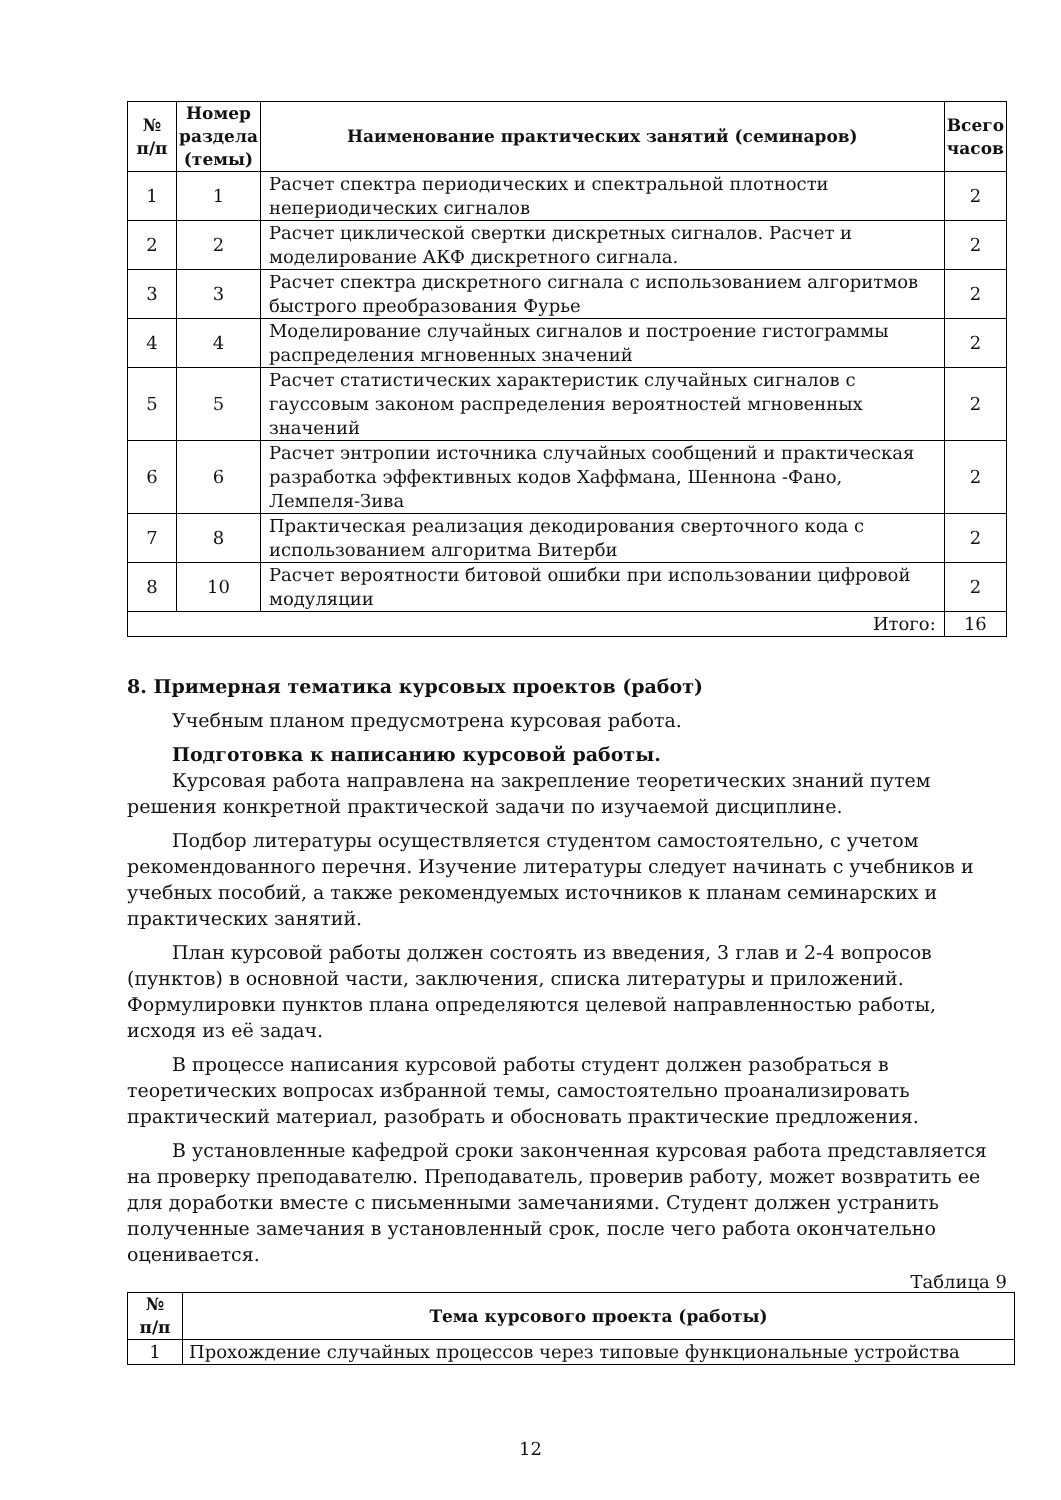| № п/п | Номер раздела (темы) | Наименование практических занятий (семинаров) | Всего часов |
| --- | --- | --- | --- |
| 1 | 1 | Расчет спектра периодических и спектральной плотности непериодических сигналов | 2 |
| 2 | 2 | Расчет циклической свертки дискретных сигналов. Расчет и моделирование АКФ дискретного сигнала. | 2 |
| 3 | 3 | Расчет спектра дискретного сигнала с использованием алгоритмов быстрого преобразования Фурье | 2 |
| 4 | 4 | Моделирование случайных сигналов и построение гистограммы распределения мгновенных значений | 2 |
| 5 | 5 | Расчет статистических характеристик случайных сигналов с гауссовым законом распределения вероятностей мгновенных значений | 2 |
| 6 | 6 | Расчет энтропии источника случайных сообщений и практическая разработка эффективных кодов Хаффмана, Шеннона -Фано, Лемпеля-Зива | 2 |
| 7 | 8 | Практическая реализация декодирования сверточного кода с использованием алгоритма Витерби | 2 |
| 8 | 10 | Расчет вероятности битовой ошибки при использовании цифровой модуляции | 2 |
| Итого: | | | 16 |
8. Примерная тематика курсовых проектов (работ)
Учебным планом предусмотрена курсовая работа.
Подготовка к написанию курсовой работы.
Курсовая работа направлена на закрепление теоретических знаний путем решения конкретной практической задачи по изучаемой дисциплине.
Подбор литературы осуществляется студентом самостоятельно, с учетом рекомендованного перечня. Изучение литературы следует начинать с учебников и учебных пособий, а также рекомендуемых источников к планам семинарских и практических занятий.
План курсовой работы должен состоять из введения, 3 глав и 2-4 вопросов (пунктов) в основной части, заключения, списка литературы и приложений. Формулировки пунктов плана определяются целевой направленностью работы, исходя из её задач.
В процессе написания курсовой работы студент должен разобраться в теоретических вопросах избранной темы, самостоятельно проанализировать практический материал, разобрать и обосновать практические предложения.
В установленные кафедрой сроки законченная курсовая работа представляется на проверку преподавателю. Преподаватель, проверив работу, может возвратить ее для доработки вместе с письменными замечаниями. Студент должен устранить полученные замечания в установленный срок, после чего работа окончательно оценивается.
Таблица 9
| № п/п | Тема курсового проекта (работы) |
| --- | --- |
| 1 | Прохождение случайных процессов через типовые функциональные устройства |
12